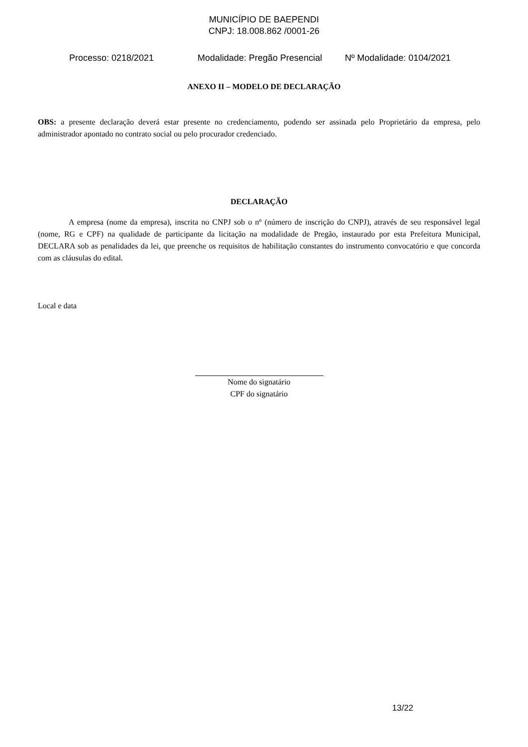MUNICÍPIO DE BAEPENDI
CNPJ: 18.008.862 /0001-26
Processo: 0218/2021 Modalidade: Pregão Presencial Nº Modalidade: 0104/2021
ANEXO II – MODELO DE DECLARAÇÃO
OBS: a presente declaração deverá estar presente no credenciamento, podendo ser assinada pelo Proprietário da empresa, pelo administrador apontado no contrato social ou pelo procurador credenciado.
DECLARAÇÃO
A empresa (nome da empresa), inscrita no CNPJ sob o nº (número de inscrição do CNPJ), através de seu responsável legal (nome, RG e CPF) na qualidade de participante da licitação na modalidade de Pregão, instaurado por esta Prefeitura Municipal, DECLARA sob as penalidades da lei, que preenche os requisitos de habilitação constantes do instrumento convocatório e que concorda com as cláusulas do edital.
Local e data
Nome do signatário
CPF do signatário
13/22